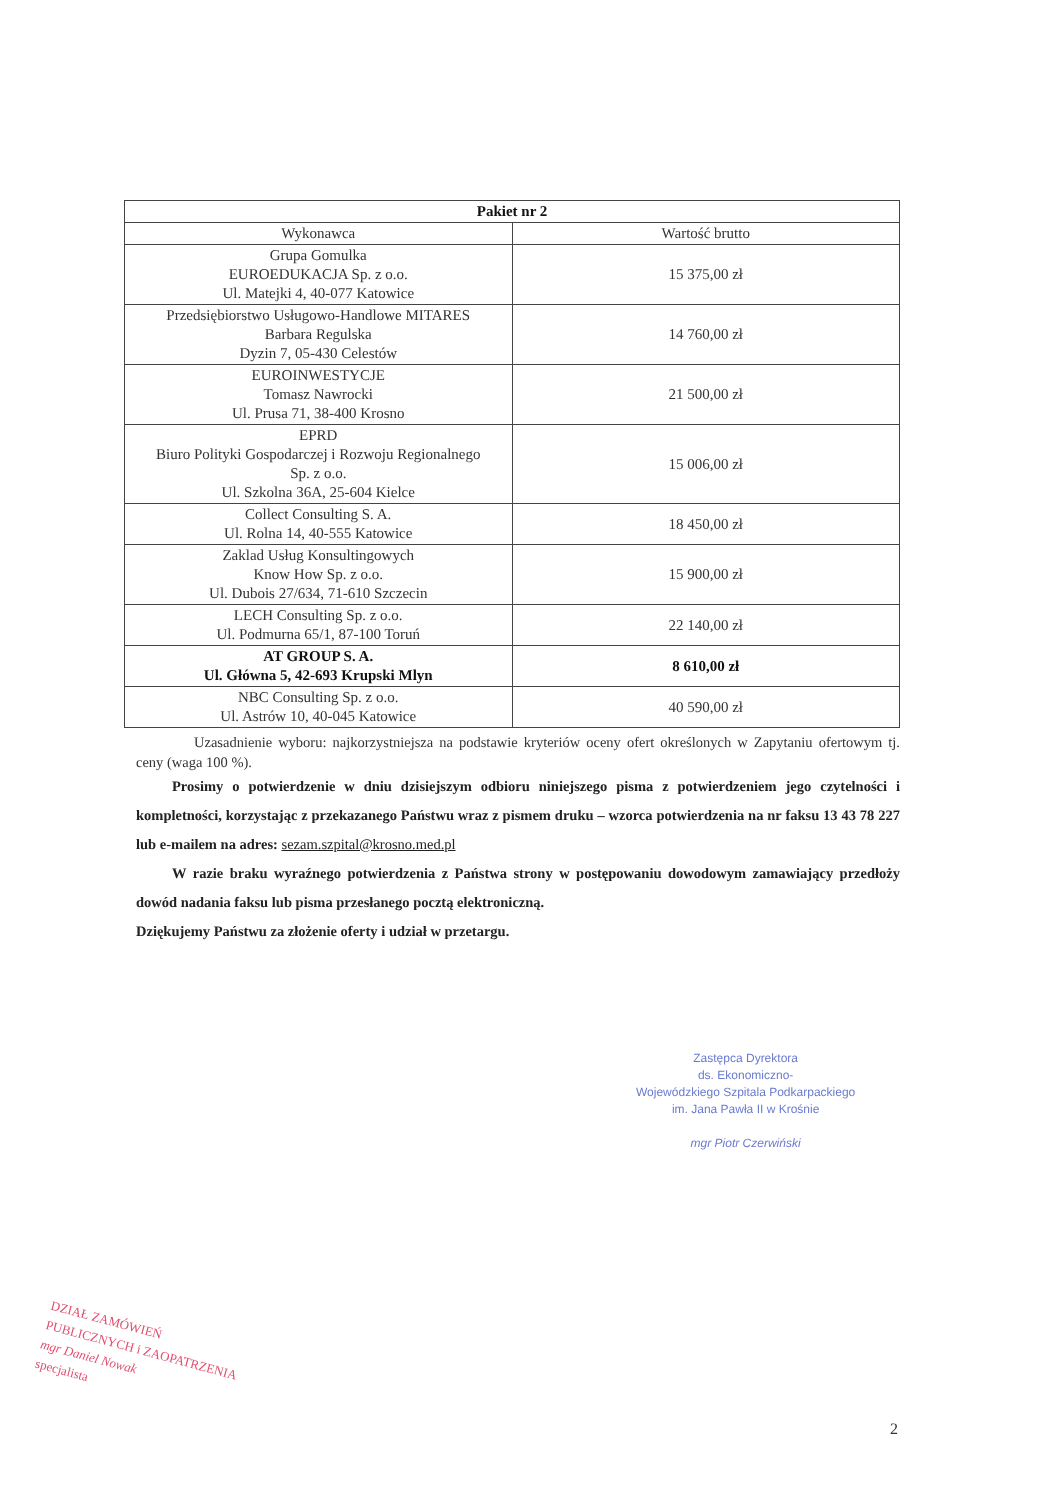| Pakiet nr 2 | |
| --- | --- |
| Wykonawca | Wartość brutto |
| Grupa Gomulka EUROEDUKACJA Sp. z o.o. Ul. Matejki 4, 40-077 Katowice | 15 375,00 zł |
| Przedsiębiorstwo Usługowo-Handlowe MITARES Barbara Regulska Dyzin 7, 05-430 Celestów | 14 760,00 zł |
| EUROINWESTYCJE Tomasz Nawrocki Ul. Prusa 71, 38-400 Krosno | 21 500,00 zł |
| EPRD Biuro Polityki Gospodarczej i Rozwoju Regionalnego Sp. z o.o. Ul. Szkolna 36A, 25-604 Kielce | 15 006,00 zł |
| Collect Consulting S. A. Ul. Rolna 14, 40-555 Katowice | 18 450,00 zł |
| Zaklad Usług Konsultingowych Know How Sp. z o.o. Ul. Dubois 27/634, 71-610 Szczecin | 15 900,00 zł |
| LECH Consulting Sp. z o.o. Ul. Podmurna 65/1, 87-100 Toruń | 22 140,00 zł |
| AT GROUP S. A. Ul. Główna 5, 42-693 Krupski Mlyn | 8 610,00 zł |
| NBC Consulting Sp. z o.o. Ul. Astrów 10, 40-045 Katowice | 40 590,00 zł |
Uzasadnienie wyboru: najkorzystniejsza na podstawie kryteriów oceny ofert określonych w Zapytaniu ofertowym tj. ceny (waga 100 %).
Prosimy o potwierdzenie w dniu dzisiejszym odbioru niniejszego pisma z potwierdzeniem jego czytelności i kompletności, korzystając z przekazanego Państwu wraz z pismem druku – wzorca potwierdzenia na nr faksu 13 43 78 227 lub e-mailem na adres: sezam.szpital@krosno.med.pl
W razie braku wyraźnego potwierdzenia z Państwa strony w postępowaniu dowodowym zamawiający przedłoży dowód nadania faksu lub pisma przesłanego pocztą elektroniczną.
Dziękujemy Państwu za złożenie oferty i udział w przetargu.
Zastępca Dyrektora
ds. Ekonomiczno-
Wojewódzkiego Szpitala Podkarpackiego
im. Jana Pawła II w Krośnie
mgr Piotr Czerwiński
DZIAŁ ZAMÓWIEŃ
PUBLICZNYCH i ZAOPATRZENIA
mgr Daniel Nowak
specjalista
2